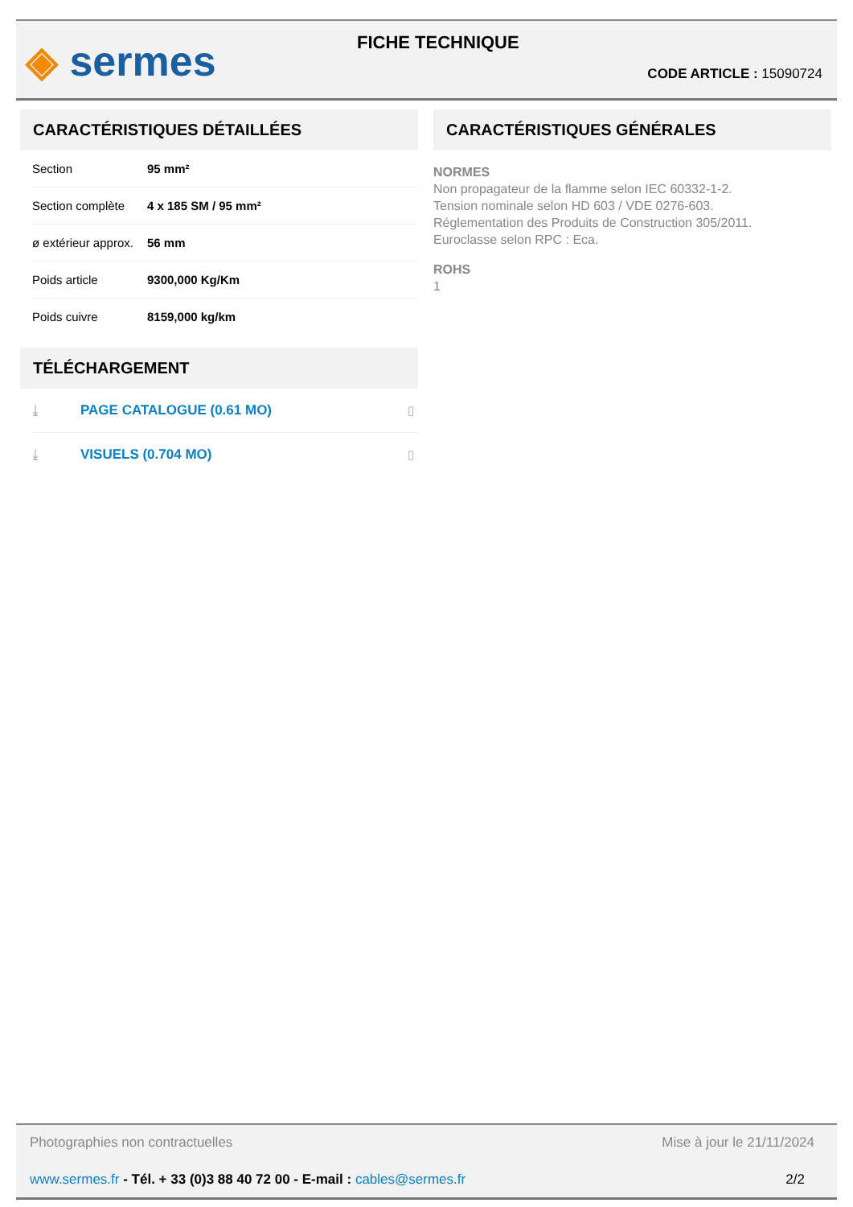◈ sermes
FICHE TECHNIQUE
CODE ARTICLE : 15090724
CARACTÉRISTIQUES DÉTAILLÉES
| Section | 95 mm² |
| Section complète | 4 x 185 SM / 95 mm² |
| ø extérieur approx. | 56 mm |
| Poids article | 9300,000 Kg/Km |
| Poids cuivre | 8159,000 kg/km |
TÉLÉCHARGEMENT
| ⤓ | PAGE CATALOGUE (0.61 MO) | ▯ |
| ⤓ | VISUELS (0.704 MO) | ▯ |
CARACTÉRISTIQUES GÉNÉRALES
NORMES
Non propagateur de la flamme selon IEC 60332-1-2.
Tension nominale selon HD 603 / VDE 0276-603.
Réglementation des Produits de Construction 305/2011.
Euroclasse selon RPC : Eca.
ROHS
1
Photographies non contractuelles Mise à jour le 21/11/2024
www.sermes.fr - Tél. + 33 (0)3 88 40 72 00 - E-mail : cables@sermes.fr 2/2